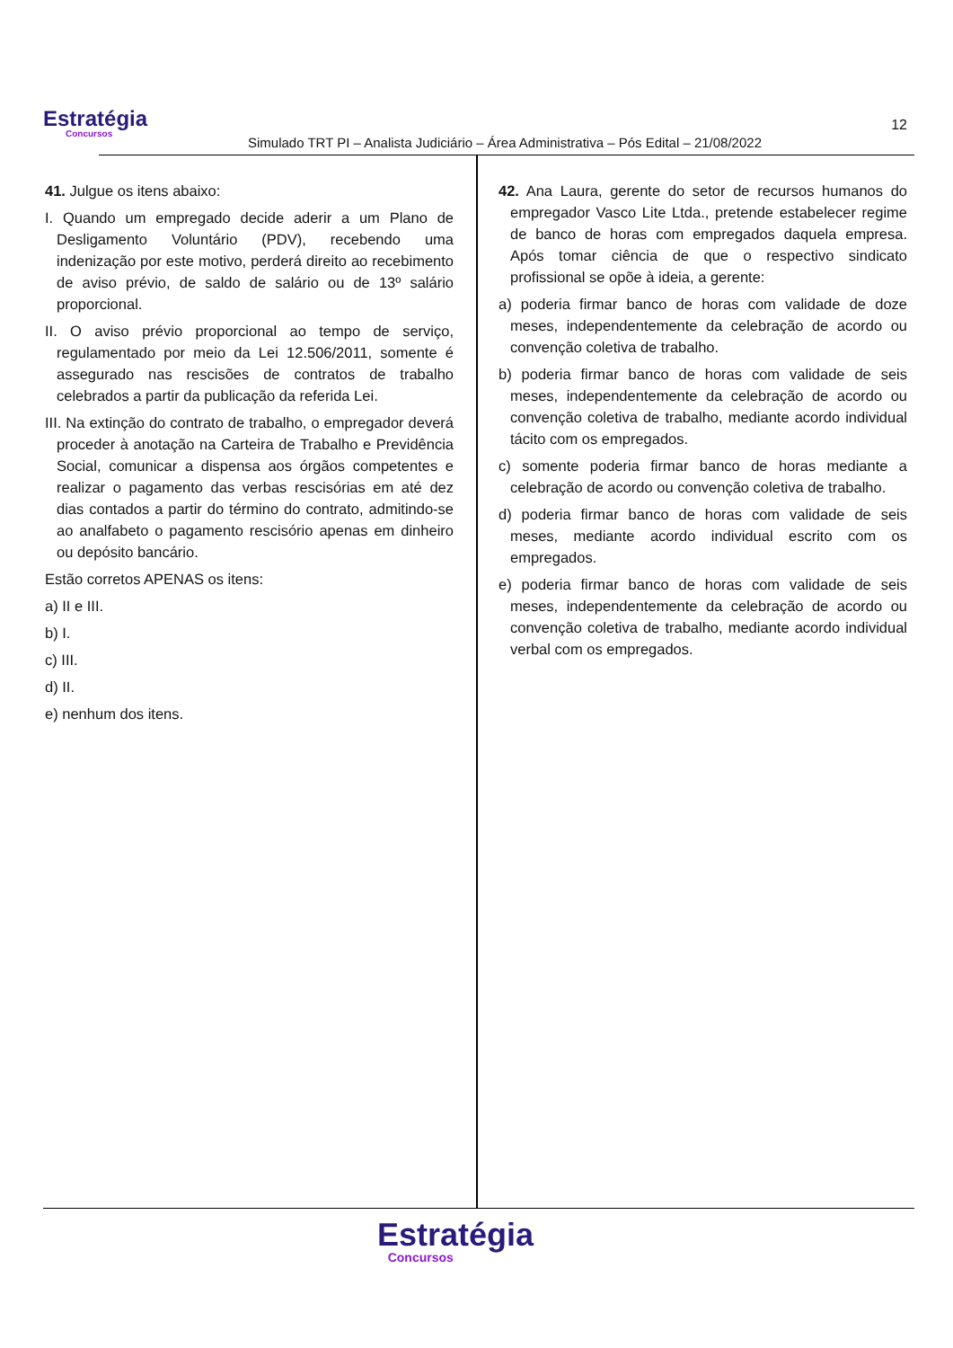Estratégia
Concursos
Simulado TRT PI – Analista Judiciário – Área Administrativa – Pós Edital – 21/08/2022
12
41. Julgue os itens abaixo:
I. Quando um empregado decide aderir a um Plano de Desligamento Voluntário (PDV), recebendo uma indenização por este motivo, perderá direito ao recebimento de aviso prévio, de saldo de salário ou de 13º salário proporcional.
II. O aviso prévio proporcional ao tempo de serviço, regulamentado por meio da Lei 12.506/2011, somente é assegurado nas rescisões de contratos de trabalho celebrados a partir da publicação da referida Lei.
III. Na extinção do contrato de trabalho, o empregador deverá proceder à anotação na Carteira de Trabalho e Previdência Social, comunicar a dispensa aos órgãos competentes e realizar o pagamento das verbas rescisórias em até dez dias contados a partir do término do contrato, admitindo-se ao analfabeto o pagamento rescisório apenas em dinheiro ou depósito bancário.
Estão corretos APENAS os itens:
a) II e III.
b) I.
c) III.
d) II.
e) nenhum dos itens.
42. Ana Laura, gerente do setor de recursos humanos do empregador Vasco Lite Ltda., pretende estabelecer regime de banco de horas com empregados daquela empresa. Após tomar ciência de que o respectivo sindicato profissional se opõe à ideia, a gerente:
a) poderia firmar banco de horas com validade de doze meses, independentemente da celebração de acordo ou convenção coletiva de trabalho.
b) poderia firmar banco de horas com validade de seis meses, independentemente da celebração de acordo ou convenção coletiva de trabalho, mediante acordo individual tácito com os empregados.
c) somente poderia firmar banco de horas mediante a celebração de acordo ou convenção coletiva de trabalho.
d) poderia firmar banco de horas com validade de seis meses, mediante acordo individual escrito com os empregados.
e) poderia firmar banco de horas com validade de seis meses, independentemente da celebração de acordo ou convenção coletiva de trabalho, mediante acordo individual verbal com os empregados.
Estratégia
Concursos